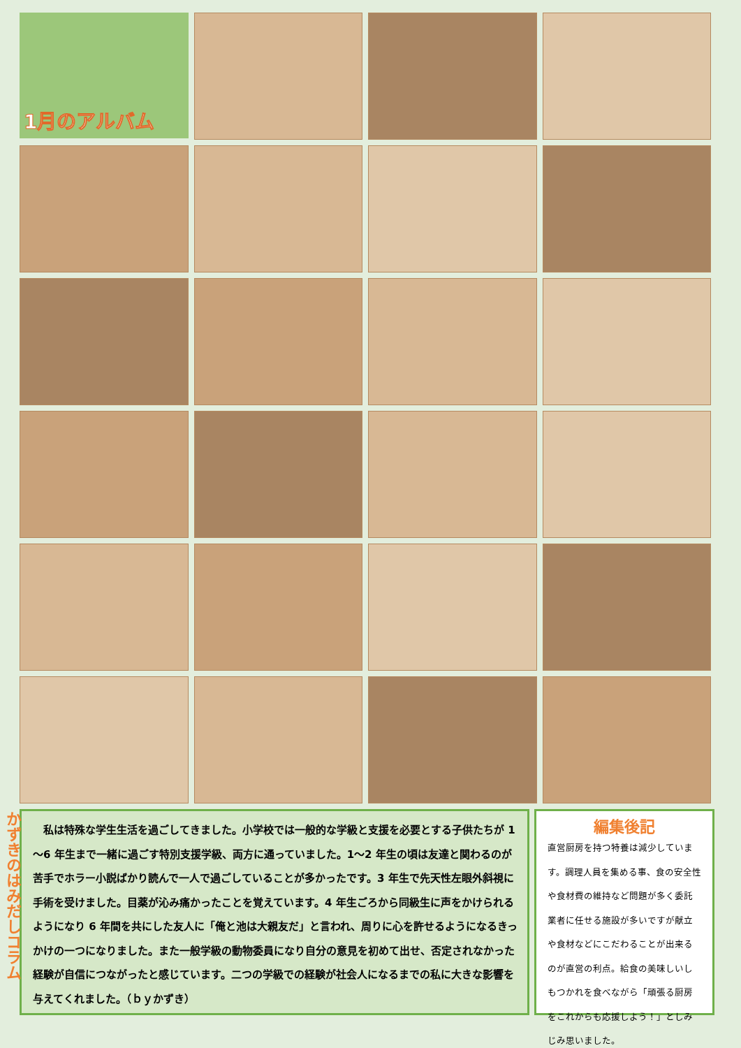1月のアルバム
かずきのはみだしコラム
　私は特殊な学生生活を過ごしてきました。小学校では一般的な学級と支援を必要とする子供たちが 1～6 年生まで一緒に過ごす特別支援学級、両方に通っていました。1～2 年生の頃は友達と関わるのが苦手でホラー小説ばかり読んで一人で過ごしていることが多かったです。3 年生で先天性左眼外斜視に手術を受けました。目薬が沁み痛かったことを覚えています。4 年生ごろから同級生に声をかけられるようになり 6 年間を共にした友人に「俺と池は大親友だ」と言われ、周りに心を許せるようになるきっかけの一つになりました。また一般学級の動物委員になり自分の意見を初めて出せ、否定されなかった経験が自信につながったと感じています。二つの学級での経験が社会人になるまでの私に大きな影響を与えてくれました。（ｂｙかずき）
編集後記
直営厨房を持つ特養は減少しています。調理人員を集める事、食の安全性や食材費の維持など問題が多く委託業者に任せる施設が多いですが献立や食材などにこだわることが出来るのが直営の利点。給食の美味しいしもつかれを食べながら「頑張る厨房をこれからも応援しよう！」としみじみ思いました。